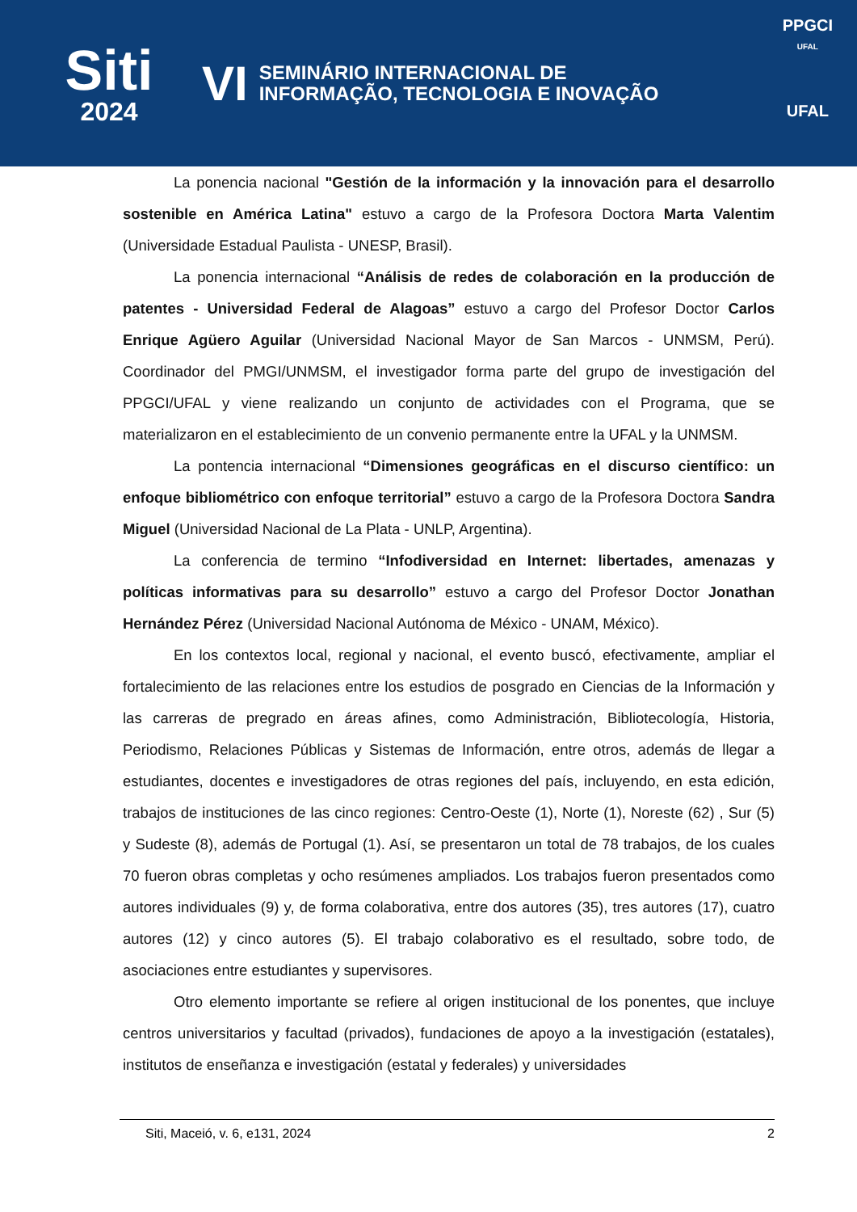Siti
2024
VI
SEMINÁRIO INTERNACIONAL DE
INFORMAÇÃO, TECNOLOGIA E INOVAÇÃO
PPGCI
UFAL
UFAL
La ponencia nacional "Gestión de la información y la innovación para el desarrollo sostenible en América Latina" estuvo a cargo de la Profesora Doctora Marta Valentim (Universidade Estadual Paulista - UNESP, Brasil).
La ponencia internacional “Análisis de redes de colaboración en la producción de patentes - Universidad Federal de Alagoas” estuvo a cargo del Profesor Doctor Carlos Enrique Agüero Aguilar (Universidad Nacional Mayor de San Marcos - UNMSM, Perú). Coordinador del PMGI/UNMSM, el investigador forma parte del grupo de investigación del PPGCI/UFAL y viene realizando un conjunto de actividades con el Programa, que se materializaron en el establecimiento de un convenio permanente entre la UFAL y la UNMSM.
La pontencia internacional “Dimensiones geográficas en el discurso científico: un enfoque bibliométrico con enfoque territorial” estuvo a cargo de la Profesora Doctora Sandra Miguel (Universidad Nacional de La Plata - UNLP, Argentina).
La conferencia de termino “Infodiversidad en Internet: libertades, amenazas y políticas informativas para su desarrollo” estuvo a cargo del Profesor Doctor Jonathan Hernández Pérez (Universidad Nacional Autónoma de México - UNAM, México).
En los contextos local, regional y nacional, el evento buscó, efectivamente, ampliar el fortalecimiento de las relaciones entre los estudios de posgrado en Ciencias de la Información y las carreras de pregrado en áreas afines, como Administración, Bibliotecología, Historia, Periodismo, Relaciones Públicas y Sistemas de Información, entre otros, además de llegar a estudiantes, docentes e investigadores de otras regiones del país, incluyendo, en esta edición, trabajos de instituciones de las cinco regiones: Centro-Oeste (1), Norte (1), Noreste (62) , Sur (5) y Sudeste (8), además de Portugal (1). Así, se presentaron un total de 78 trabajos, de los cuales 70 fueron obras completas y ocho resúmenes ampliados. Los trabajos fueron presentados como autores individuales (9) y, de forma colaborativa, entre dos autores (35), tres autores (17), cuatro autores (12) y cinco autores (5). El trabajo colaborativo es el resultado, sobre todo, de asociaciones entre estudiantes y supervisores.
Otro elemento importante se refiere al origen institucional de los ponentes, que incluye centros universitarios y facultad (privados), fundaciones de apoyo a la investigación (estatales), institutos de enseñanza e investigación (estatal y federales) y universidades
Siti, Maceió, v. 6, e131, 2024 2